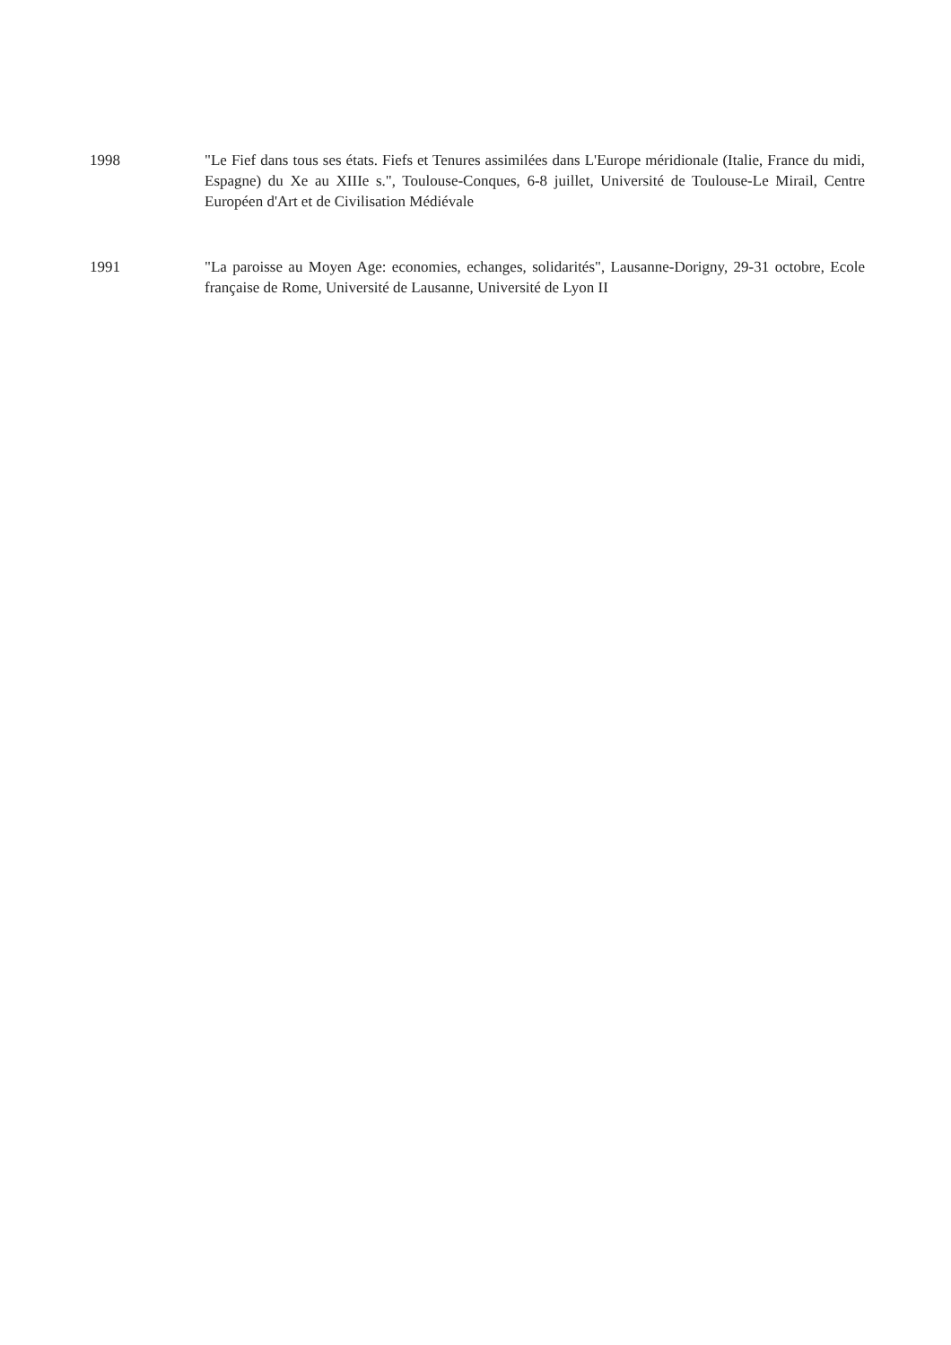1998 "Le Fief dans tous ses états. Fiefs et Tenures assimilées dans L'Europe méridionale (Italie, France du midi, Espagne) du Xe au XIIIe s.", Toulouse-Conques, 6-8 juillet, Université de Toulouse-Le Mirail, Centre Européen d'Art et de Civilisation Médiévale
1991 "La paroisse au Moyen Age: economies, echanges, solidarités", Lausanne-Dorigny, 29-31 octobre, Ecole française de Rome, Université de Lausanne, Université de Lyon II